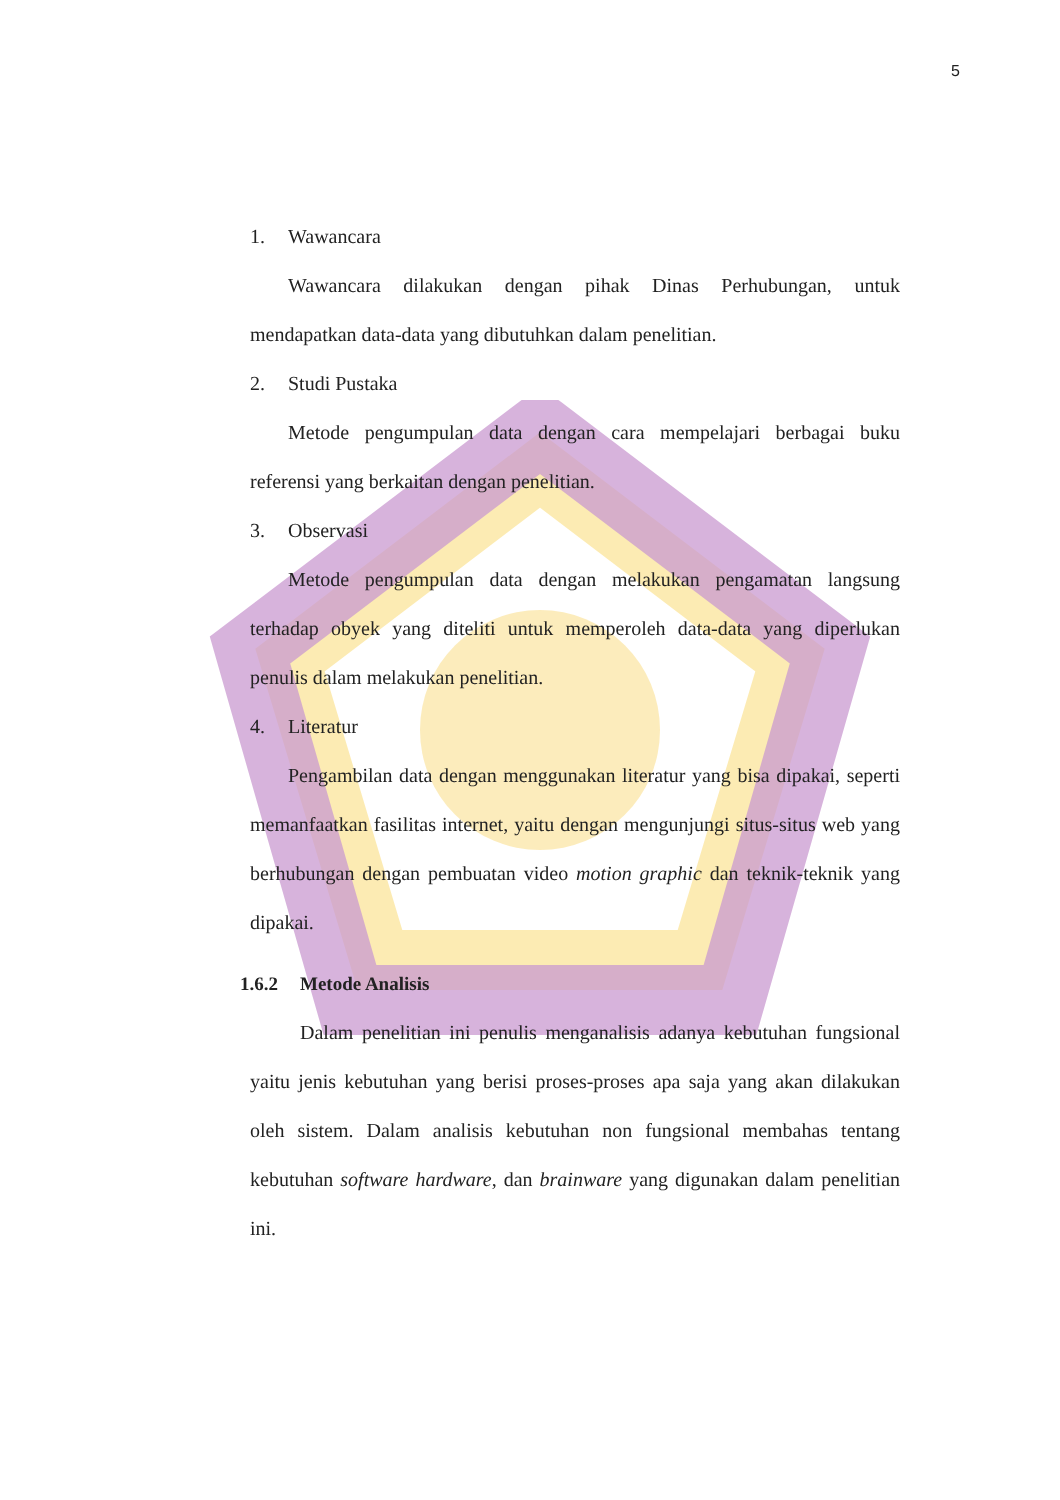5
1. Wawancara
Wawancara dilakukan dengan pihak Dinas Perhubungan, untuk mendapatkan data-data yang dibutuhkan dalam penelitian.
2. Studi Pustaka
Metode pengumpulan data dengan cara mempelajari berbagai buku referensi yang berkaitan dengan penelitian.
3. Observasi
Metode pengumpulan data dengan melakukan pengamatan langsung terhadap obyek yang diteliti untuk memperoleh data-data yang diperlukan penulis dalam melakukan penelitian.
4. Literatur
Pengambilan data dengan menggunakan literatur yang bisa dipakai, seperti memanfaatkan fasilitas internet, yaitu dengan mengunjungi situs-situs web yang berhubungan dengan pembuatan video motion graphic dan teknik-teknik yang dipakai.
1.6.2 Metode Analisis
Dalam penelitian ini penulis menganalisis adanya kebutuhan fungsional yaitu jenis kebutuhan yang berisi proses-proses apa saja yang akan dilakukan oleh sistem. Dalam analisis kebutuhan non fungsional membahas tentang kebutuhan software hardware, dan brainware yang digunakan dalam penelitian ini.